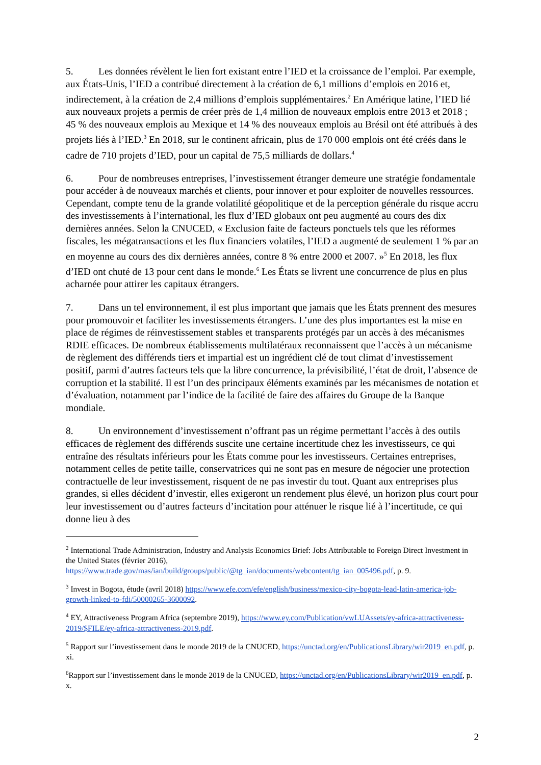5. Les données révèlent le lien fort existant entre l’IED et la croissance de l’emploi. Par exemple, aux États-Unis, l’IED a contribué directement à la création de 6,1 millions d’emplois en 2016 et, indirectement, à la création de 2,4 millions d’emplois supplémentaires.<sup>2</sup> En Amérique latine, l’IED lié aux nouveaux projets a permis de créer près de 1,4 million de nouveaux emplois entre 2013 et 2018 ; 45 % des nouveaux emplois au Mexique et 14 % des nouveaux emplois au Brésil ont été attribués à des projets liés à l’IED.<sup>3</sup> En 2018, sur le continent africain, plus de 170 000 emplois ont été créés dans le cadre de 710 projets d’IED, pour un capital de 75,5 milliards de dollars.<sup>4</sup>
6. Pour de nombreuses entreprises, l’investissement étranger demeure une stratégie fondamentale pour accéder à de nouveaux marchés et clients, pour innover et pour exploiter de nouvelles ressources. Cependant, compte tenu de la grande volatilité géopolitique et de la perception générale du risque accru des investissements à l’international, les flux d’IED globaux ont peu augmenté au cours des dix dernières années. Selon la CNUCED, « Exclusion faite de facteurs ponctuels tels que les réformes fiscales, les mégatransactions et les flux financiers volatiles, l’IED a augmenté de seulement 1 % par an en moyenne au cours des dix dernières années, contre 8 % entre 2000 et 2007. »<sup>5</sup> En 2018, les flux d’IED ont chuté de 13 pour cent dans le monde.<sup>6</sup> Les États se livrent une concurrence de plus en plus acharnée pour attirer les capitaux étrangers.
7. Dans un tel environnement, il est plus important que jamais que les États prennent des mesures pour promouvoir et faciliter les investissements étrangers. L’une des plus importantes est la mise en place de régimes de réinvestissement stables et transparents protégés par un accès à des mécanismes RDIE efficaces. De nombreux établissements multilatéraux reconnaissent que l’accès à un mécanisme de règlement des différends tiers et impartial est un ingrédient clé de tout climat d’investissement positif, parmi d’autres facteurs tels que la libre concurrence, la prévisibilité, l’état de droit, l’absence de corruption et la stabilité. Il est l’un des principaux éléments examinés par les mécanismes de notation et d’évaluation, notamment par l’indice de la facilité de faire des affaires du Groupe de la Banque mondiale.
8. Un environnement d’investissement n’offrant pas un régime permettant l’accès à des outils efficaces de règlement des différends suscite une certaine incertitude chez les investisseurs, ce qui entraîne des résultats inférieurs pour les États comme pour les investisseurs. Certaines entreprises, notamment celles de petite taille, conservatrices qui ne sont pas en mesure de négocier une protection contractuelle de leur investissement, risquent de ne pas investir du tout. Quant aux entreprises plus grandes, si elles décident d’investir, elles exigeront un rendement plus élevé, un horizon plus court pour leur investissement ou d’autres facteurs d’incitation pour atténuer le risque lié à l’incertitude, ce qui donne lieu à des
<sup>2</sup> International Trade Administration, Industry and Analysis Economics Brief: Jobs Attributable to Foreign Direct Investment in the United States (février 2016), https://www.trade.gov/mas/ian/build/groups/public/@tg_ian/documents/webcontent/tg_ian_005496.pdf, p. 9.
<sup>3</sup> Invest in Bogota, étude (avril 2018) https://www.efe.com/efe/english/business/mexico-city-bogota-lead-latin-america-job-growth-linked-to-fdi/50000265-3600092.
<sup>4</sup> EY, Attractiveness Program Africa (septembre 2019), https://www.ey.com/Publication/vwLUAssets/ey-africa-attractiveness-2019/$FILE/ey-africa-attractiveness-2019.pdf.
<sup>5</sup> Rapport sur l’investissement dans le monde 2019 de la CNUCED, https://unctad.org/en/PublicationsLibrary/wir2019_en.pdf, p. xi.
<sup>6</sup> Rapport sur l’investissement dans le monde 2019 de la CNUCED, https://unctad.org/en/PublicationsLibrary/wir2019_en.pdf, p. x.
2